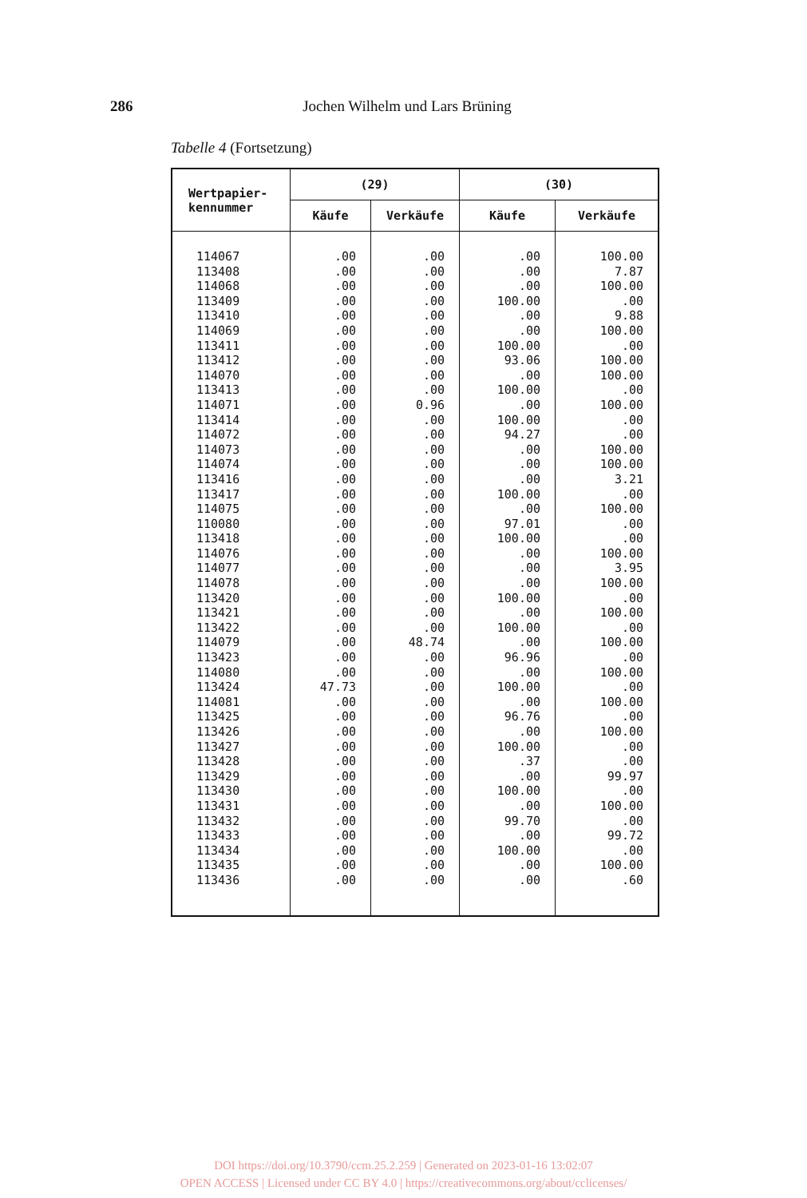286
Jochen Wilhelm und Lars Brüning
Tabelle 4 (Fortsetzung)
| Wertpapier- kennummer | (29) | | (30) | |
| --- | --- | --- | --- | --- |
| | Käufe | Verkäufe | Käufe | Verkäufe |
| 114067 | .00 | .00 | .00 | 100.00 |
| 113408 | .00 | .00 | .00 | 7.87 |
| 114068 | .00 | .00 | .00 | 100.00 |
| 113409 | .00 | .00 | 100.00 | .00 |
| 113410 | .00 | .00 | .00 | 9.88 |
| 114069 | .00 | .00 | .00 | 100.00 |
| 113411 | .00 | .00 | 100.00 | .00 |
| 113412 | .00 | .00 | 93.06 | 100.00 |
| 114070 | .00 | .00 | .00 | 100.00 |
| 113413 | .00 | .00 | 100.00 | .00 |
| 114071 | .00 | 0.96 | .00 | 100.00 |
| 113414 | .00 | .00 | 100.00 | .00 |
| 114072 | .00 | .00 | 94.27 | .00 |
| 114073 | .00 | .00 | .00 | 100.00 |
| 114074 | .00 | .00 | .00 | 100.00 |
| 113416 | .00 | .00 | .00 | 3.21 |
| 113417 | .00 | .00 | 100.00 | .00 |
| 114075 | .00 | .00 | .00 | 100.00 |
| 110080 | .00 | .00 | 97.01 | .00 |
| 113418 | .00 | .00 | 100.00 | .00 |
| 114076 | .00 | .00 | .00 | 100.00 |
| 114077 | .00 | .00 | .00 | 3.95 |
| 114078 | .00 | .00 | .00 | 100.00 |
| 113420 | .00 | .00 | 100.00 | .00 |
| 113421 | .00 | .00 | .00 | 100.00 |
| 113422 | .00 | .00 | 100.00 | .00 |
| 114079 | .00 | 48.74 | .00 | 100.00 |
| 113423 | .00 | .00 | 96.96 | .00 |
| 114080 | .00 | .00 | .00 | 100.00 |
| 113424 | 47.73 | .00 | 100.00 | .00 |
| 114081 | .00 | .00 | .00 | 100.00 |
| 113425 | .00 | .00 | 96.76 | .00 |
| 113426 | .00 | .00 | .00 | 100.00 |
| 113427 | .00 | .00 | 100.00 | .00 |
| 113428 | .00 | .00 | .37 | .00 |
| 113429 | .00 | .00 | .00 | 99.97 |
| 113430 | .00 | .00 | 100.00 | .00 |
| 113431 | .00 | .00 | .00 | 100.00 |
| 113432 | .00 | .00 | 99.70 | .00 |
| 113433 | .00 | .00 | .00 | 99.72 |
| 113434 | .00 | .00 | 100.00 | .00 |
| 113435 | .00 | .00 | .00 | 100.00 |
| 113436 | .00 | .00 | .00 | .60 |
DOI https://doi.org/10.3790/ccm.25.2.259 | Generated on 2023-01-16 13:02:07
OPEN ACCESS | Licensed under CC BY 4.0 | https://creativecommons.org/about/cclicenses/